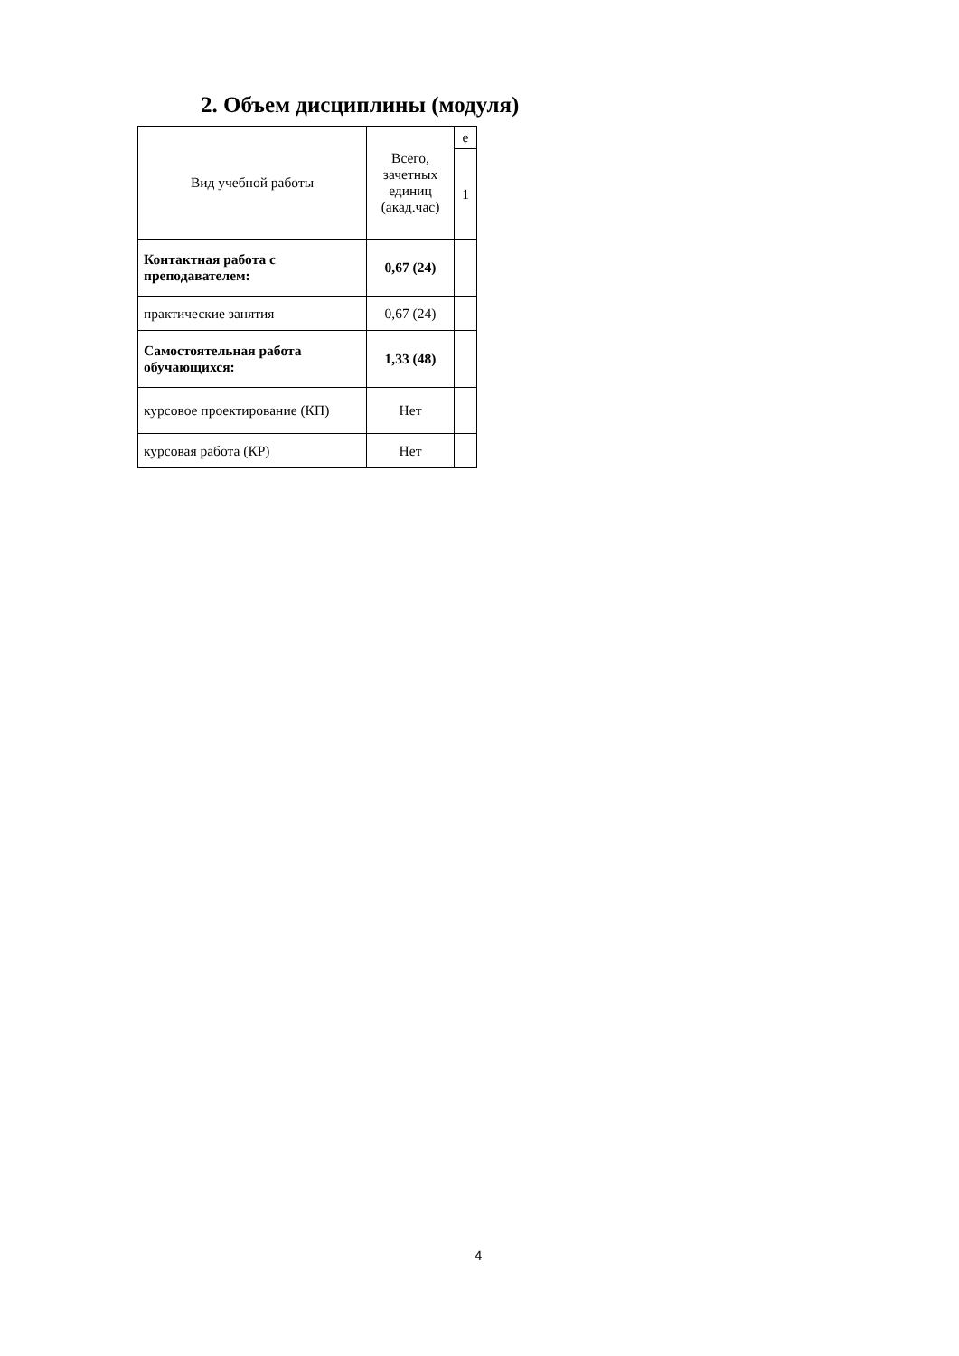2. Объем дисциплины (модуля)
| Вид учебной работы | Всего, зачетных единиц (акад.час) | е |
| | | 1 |
| Контактная работа с преподавателем: | 0,67 (24) | |
| практические занятия | 0,67 (24) | |
| Самостоятельная работа обучающихся: | 1,33 (48) | |
| курсовое проектирование (КП) | Нет | |
| курсовая работа (КР) | Нет | |
4